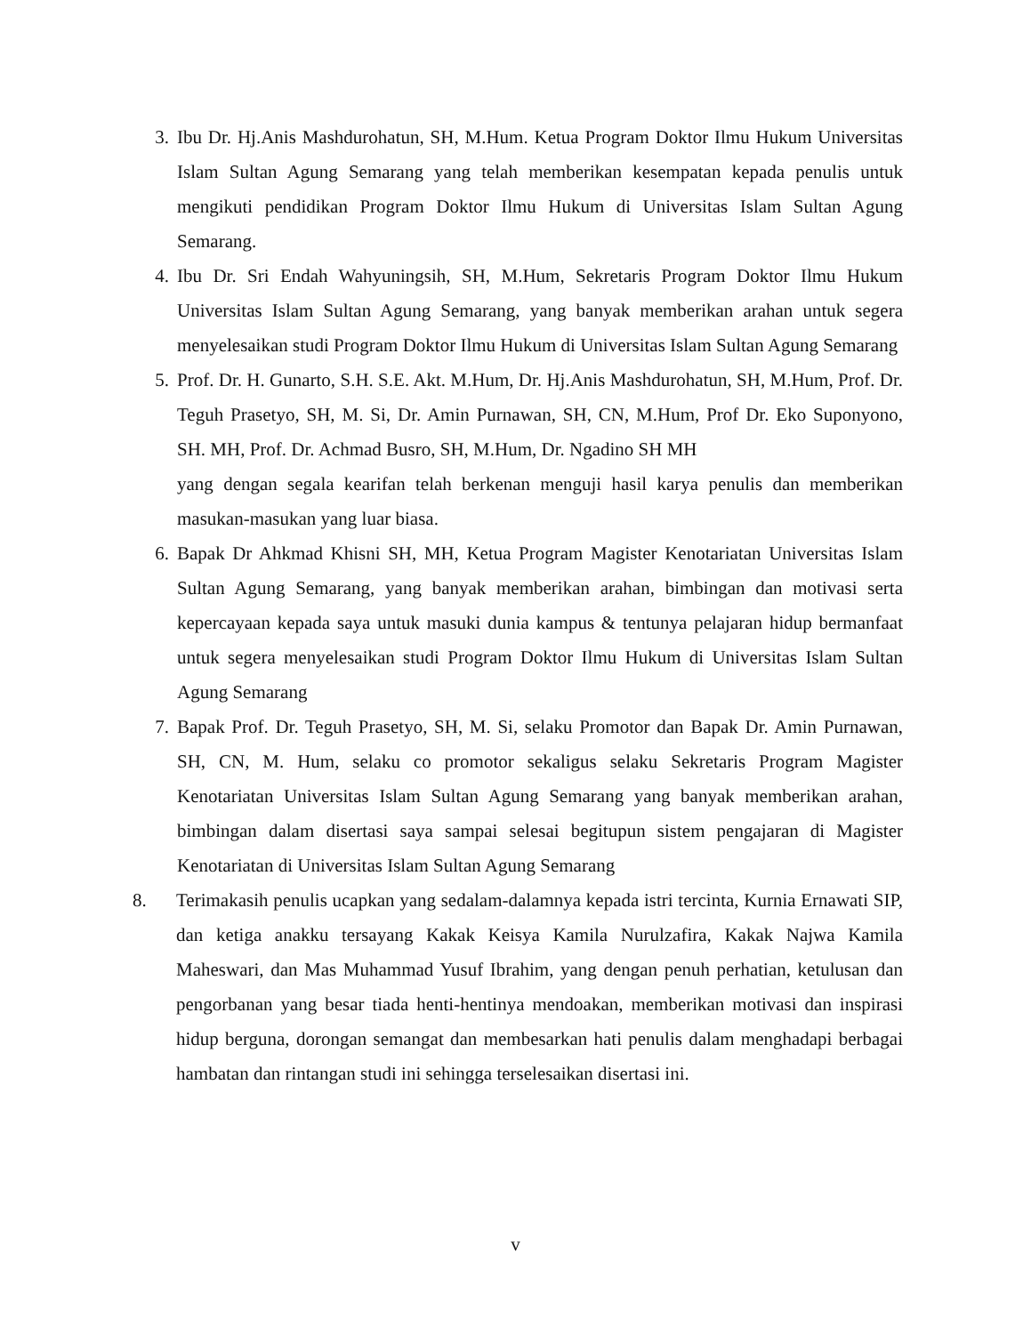3. Ibu Dr. Hj.Anis Mashdurohatun, SH, M.Hum. Ketua Program Doktor Ilmu Hukum Universitas Islam Sultan Agung Semarang yang telah memberikan kesempatan kepada penulis untuk mengikuti pendidikan Program Doktor Ilmu Hukum di Universitas Islam Sultan Agung Semarang.
4. Ibu Dr. Sri Endah Wahyuningsih, SH, M.Hum, Sekretaris Program Doktor Ilmu Hukum Universitas Islam Sultan Agung Semarang, yang banyak memberikan arahan untuk segera menyelesaikan studi Program Doktor Ilmu Hukum di Universitas Islam Sultan Agung Semarang
5. Prof. Dr. H. Gunarto, S.H. S.E. Akt. M.Hum, Dr. Hj.Anis Mashdurohatun, SH, M.Hum, Prof. Dr. Teguh Prasetyo, SH, M. Si, Dr. Amin Purnawan, SH, CN, M.Hum, Prof Dr. Eko Suponyono, SH. MH, Prof. Dr. Achmad Busro, SH, M.Hum, Dr. Ngadino SH MH
yang dengan segala kearifan telah berkenan menguji hasil karya penulis dan memberikan masukan-masukan yang luar biasa.
6. Bapak Dr Ahkmad Khisni SH, MH, Ketua Program Magister Kenotariatan Universitas Islam Sultan Agung Semarang, yang banyak memberikan arahan, bimbingan dan motivasi serta kepercayaan kepada saya untuk masuki dunia kampus & tentunya pelajaran hidup bermanfaat untuk segera menyelesaikan studi Program Doktor Ilmu Hukum di Universitas Islam Sultan Agung Semarang
7. Bapak Prof. Dr. Teguh Prasetyo, SH, M. Si, selaku Promotor dan Bapak Dr. Amin Purnawan, SH, CN, M. Hum, selaku co promotor sekaligus selaku Sekretaris Program Magister Kenotariatan Universitas Islam Sultan Agung Semarang yang banyak memberikan arahan, bimbingan dalam disertasi saya sampai selesai begitupun sistem pengajaran di Magister Kenotariatan di Universitas Islam Sultan Agung Semarang
8. Terimakasih penulis ucapkan yang sedalam-dalamnya kepada istri tercinta, Kurnia Ernawati SIP, dan ketiga anakku tersayang Kakak Keisya Kamila Nurulzafira, Kakak Najwa Kamila Maheswari, dan Mas Muhammad Yusuf Ibrahim, yang dengan penuh perhatian, ketulusan dan pengorbanan yang besar tiada henti-hentinya mendoakan, memberikan motivasi dan inspirasi hidup berguna, dorongan semangat dan membesarkan hati penulis dalam menghadapi berbagai hambatan dan rintangan studi ini sehingga terselesaikan disertasi ini.
v